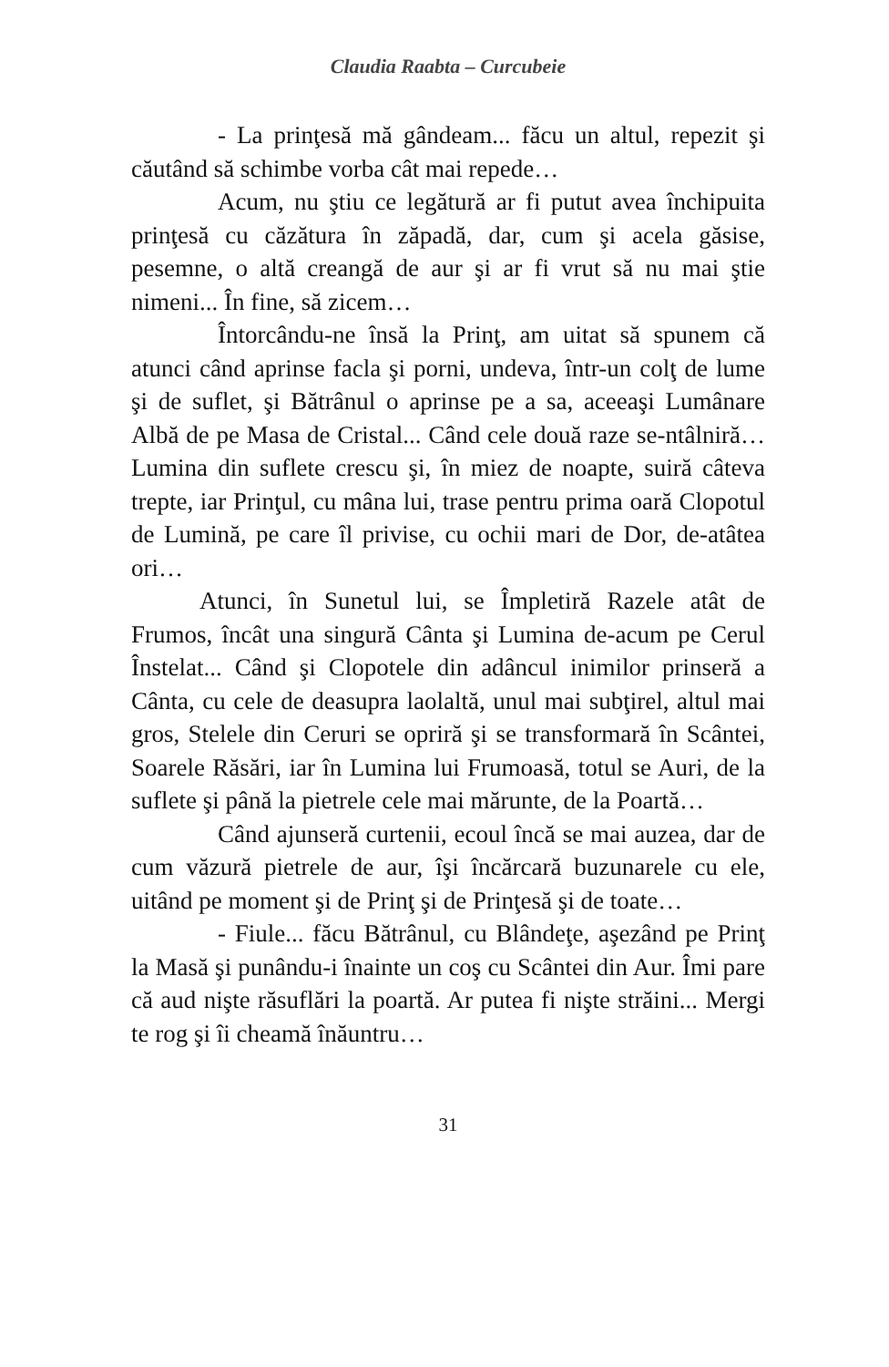Claudia Raabta – Curcubeie
- La prinţesă mă gândeam... făcu un altul, repezit şi căutând să schimbe vorba cât mai repede…
Acum, nu ştiu ce legătură ar fi putut avea închipuita prinţesă cu căzătura în zăpadă, dar, cum şi acela găsise, pesemne, o altă creangă de aur şi ar fi vrut să nu mai ştie nimeni... În fine, să zicem…
Întorcându-ne însă la Prinţ, am uitat să spunem că atunci când aprinse facla şi porni, undeva, într-un colţ de lume şi de suflet, şi Bătrânul o aprinse pe a sa, aceeaşi Lumânare Albă de pe Masa de Cristal... Când cele două raze se-ntâlniră… Lumina din suflete crescu şi, în miez de noapte, suiră câteva trepte, iar Prinţul, cu mâna lui, trase pentru prima oară Clopotul de Lumină, pe care îl privise, cu ochii mari de Dor, de-atâtea ori…
Atunci, în Sunetul lui, se Împletiră Razele atât de Frumos, încât una singură Cânta şi Lumina de-acum pe Cerul Înstelat... Când şi Clopotele din adâncul inimilor prinseră a Cânta, cu cele de deasupra laolaltă, unul mai subţirel, altul mai gros, Stelele din Ceruri se opriră şi se transformară în Scântei, Soarele Răsări, iar în Lumina lui Frumoasă, totul se Auri, de la suflete şi până la pietrele cele mai mărunte, de la Poartă…
Când ajunseră curtenii, ecoul încă se mai auzea, dar de cum văzură pietrele de aur, îşi încărcară buzunarele cu ele, uitând pe moment şi de Prinţ şi de Prinţesă şi de toate…
- Fiule... făcu Bătrânul, cu Blândeţe, aşezând pe Prinţ la Masă şi punându-i înainte un coş cu Scântei din Aur. Îmi pare că aud nişte răsuflări la poartă. Ar putea fi nişte străini... Mergi te rog şi îi cheamă înăuntru…
31